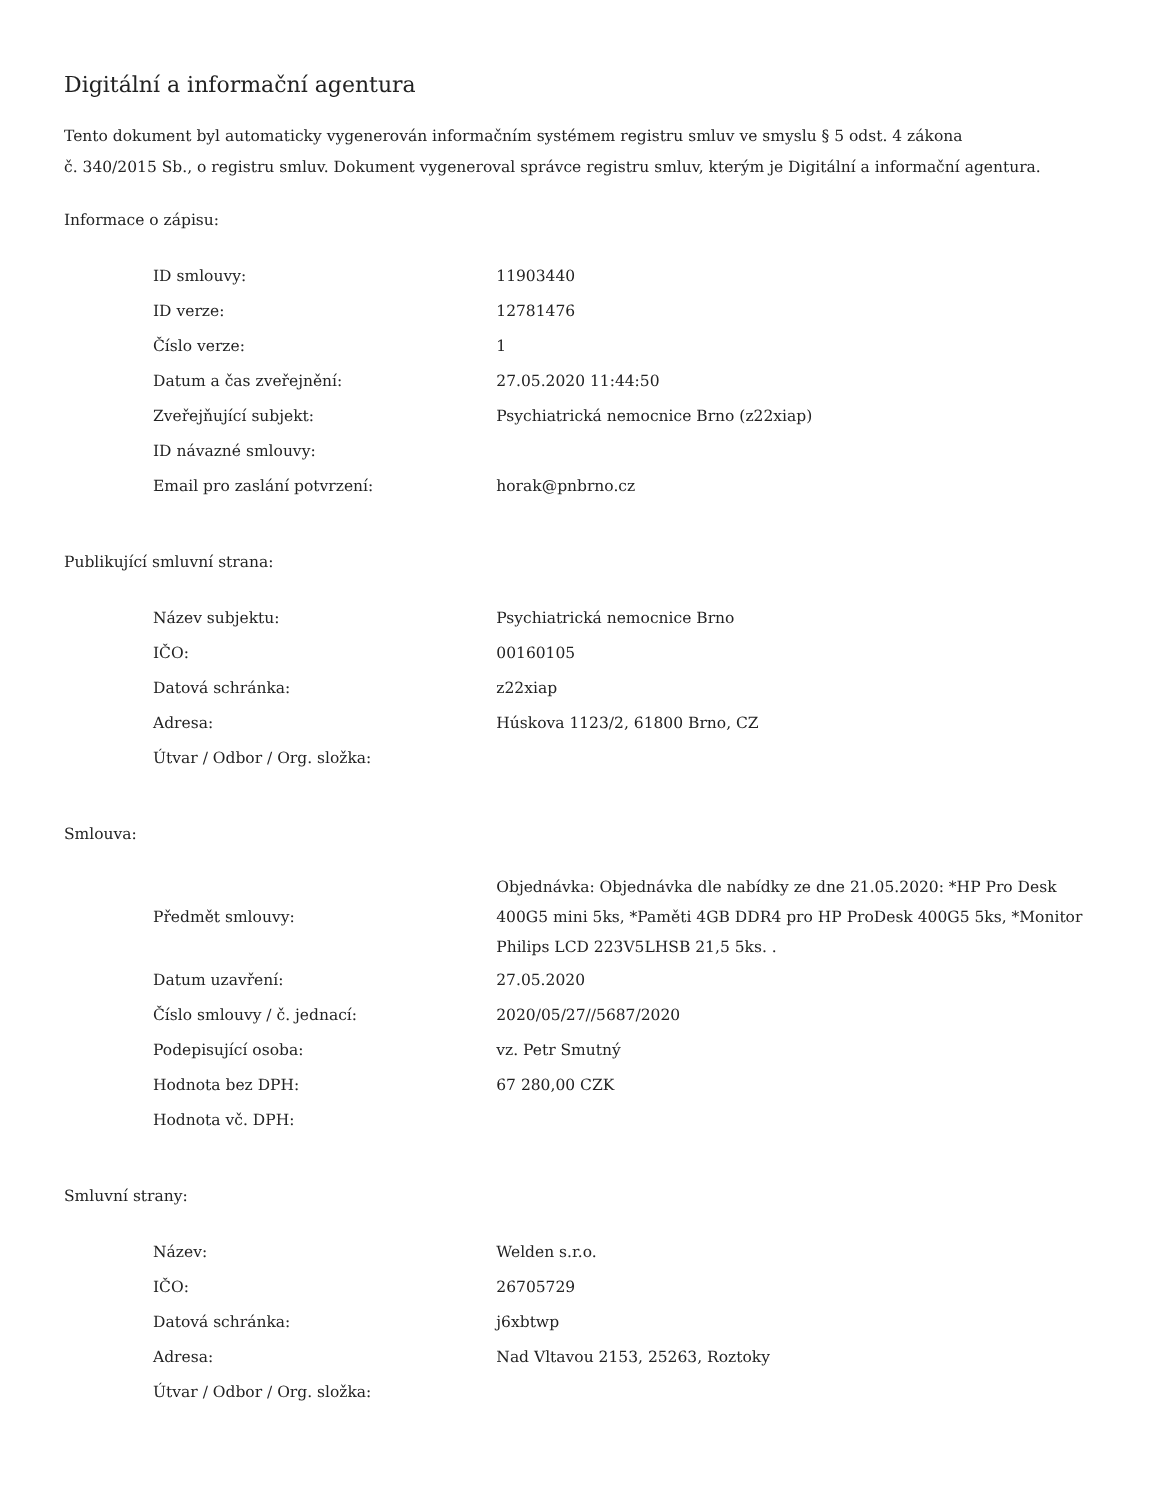Digitální a informační agentura
Tento dokument byl automaticky vygenerován informačním systémem registru smluv ve smyslu § 5 odst. 4 zákona
č. 340/2015 Sb., o registru smluv. Dokument vygeneroval správce registru smluv, kterým je Digitální a informační agentura.
Informace o zápisu:
| ID smlouvy: | 11903440 |
| ID verze: | 12781476 |
| Číslo verze: | 1 |
| Datum a čas zveřejnění: | 27.05.2020 11:44:50 |
| Zveřejňující subjekt: | Psychiatrická nemocnice Brno (z22xiap) |
| ID návazné smlouvy: | |
| Email pro zaslání potvrzení: | horak@pnbrno.cz |
Publikující smluvní strana:
| Název subjektu: | Psychiatrická nemocnice Brno |
| IČO: | 00160105 |
| Datová schránka: | z22xiap |
| Adresa: | Húskova 1123/2, 61800 Brno, CZ |
| Útvar / Odbor / Org. složka: | |
Smlouva:
| Předmět smlouvy: | Objednávka: Objednávka dle nabídky ze dne 21.05.2020: *HP Pro Desk 400G5 mini 5ks, *Paměti 4GB DDR4 pro HP ProDesk 400G5 5ks, *Monitor Philips LCD 223V5LHSB 21,5 5ks. . |
| Datum uzavření: | 27.05.2020 |
| Číslo smlouvy / č. jednací: | 2020/05/27//5687/2020 |
| Podepisující osoba: | vz. Petr Smutný |
| Hodnota bez DPH: | 67 280,00 CZK |
| Hodnota vč. DPH: | |
Smluvní strany:
| Název: | Welden s.r.o. |
| IČO: | 26705729 |
| Datová schránka: | j6xbtwp |
| Adresa: | Nad Vltavou 2153, 25263, Roztoky |
| Útvar / Odbor / Org. složka: | |